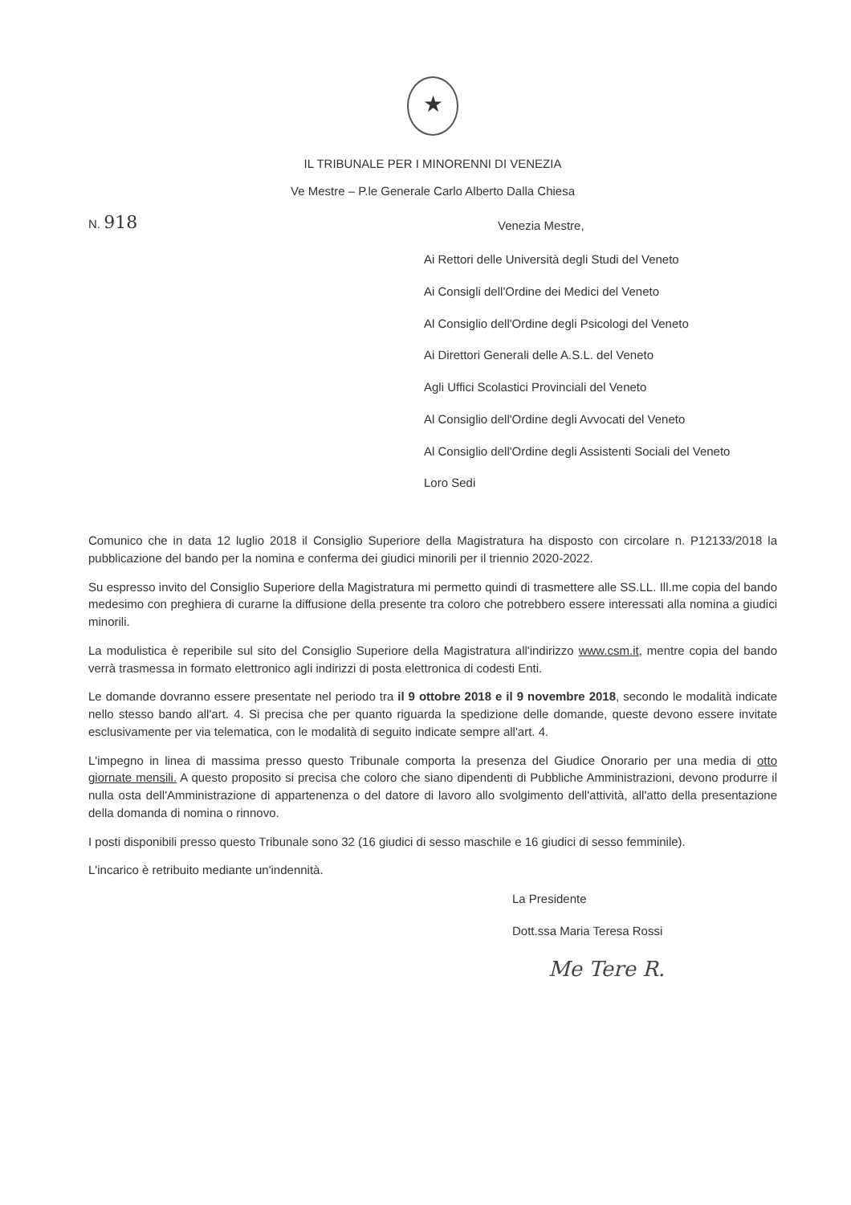★
IL TRIBUNALE PER I MINORENNI DI VENEZIA
Ve Mestre – P.le Generale Carlo Alberto Dalla Chiesa
N. 918
Venezia Mestre,
Ai Rettori delle Università degli Studi del Veneto
Ai Consigli dell'Ordine dei Medici del Veneto
Al Consiglio dell'Ordine degli Psicologi del Veneto
Ai Direttori Generali delle A.S.L. del Veneto
Agli Uffici Scolastici Provinciali del Veneto
Al Consiglio dell'Ordine degli Avvocati del Veneto
Al Consiglio dell'Ordine degli Assistenti Sociali del Veneto
Loro Sedi
Comunico che in data 12 luglio 2018 il Consiglio Superiore della Magistratura ha disposto con circolare n. P12133/2018 la pubblicazione del bando per la nomina e conferma dei giudici minorili per il triennio 2020-2022.
Su espresso invito del Consiglio Superiore della Magistratura mi permetto quindi di trasmettere alle SS.LL. Ill.me copia del bando medesimo con preghiera di curarne la diffusione della presente tra coloro che potrebbero essere interessati alla nomina a giudici minorili.
La modulistica è reperibile sul sito del Consiglio Superiore della Magistratura all'indirizzo www.csm.it, mentre copia del bando verrà trasmessa in formato elettronico agli indirizzi di posta elettronica di codesti Enti.
Le domande dovranno essere presentate nel periodo tra il 9 ottobre 2018 e il 9 novembre 2018, secondo le modalità indicate nello stesso bando all'art. 4. Si precisa che per quanto riguarda la spedizione delle domande, queste devono essere invitate esclusivamente per via telematica, con le modalità di seguito indicate sempre all'art. 4.
L'impegno in linea di massima presso questo Tribunale comporta la presenza del Giudice Onorario per una media di otto giornate mensili. A questo proposito si precisa che coloro che siano dipendenti di Pubbliche Amministrazioni, devono produrre il nulla osta dell'Amministrazione di appartenenza o del datore di lavoro allo svolgimento dell'attività, all'atto della presentazione della domanda di nomina o rinnovo.
I posti disponibili presso questo Tribunale sono 32 (16 giudici di sesso maschile e 16 giudici di sesso femminile).
L'incarico è retribuito mediante un'indennità.
La Presidente
Dott.ssa Maria Teresa Rossi
Me Tere R.